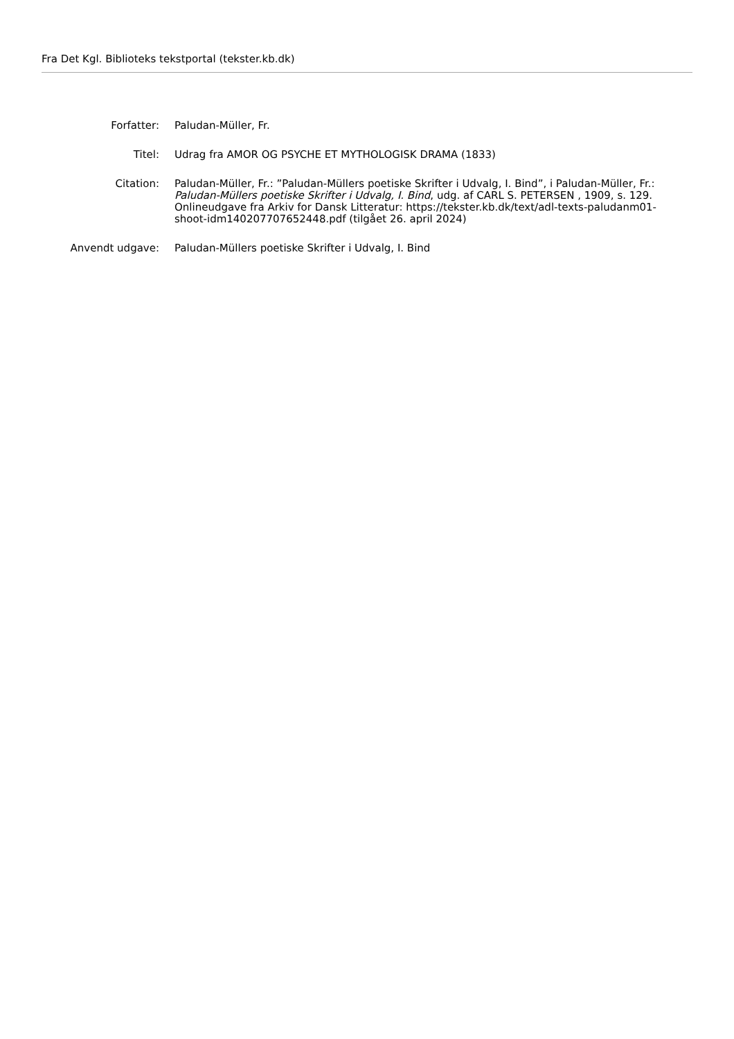Fra Det Kgl. Biblioteks tekstportal (tekster.kb.dk)
Forfatter: Paludan-Müller, Fr.
Titel: Udrag fra AMOR OG PSYCHE ET MYTHOLOGISK DRAMA (1833)
Citation: Paludan-Müller, Fr.: ”Paludan-Müllers poetiske Skrifter i Udvalg, I. Bind”, i Paludan-Müller, Fr.: Paludan-Müllers poetiske Skrifter i Udvalg, I. Bind, udg. af CARL S. PETERSEN , 1909, s. 129. Onlineudgave fra Arkiv for Dansk Litteratur: https://tekster.kb.dk/text/adl-texts-paludanm01-shoot-idm140207707652448.pdf (tilgået 26. april 2024)
Anvendt udgave: Paludan-Müllers poetiske Skrifter i Udvalg, I. Bind